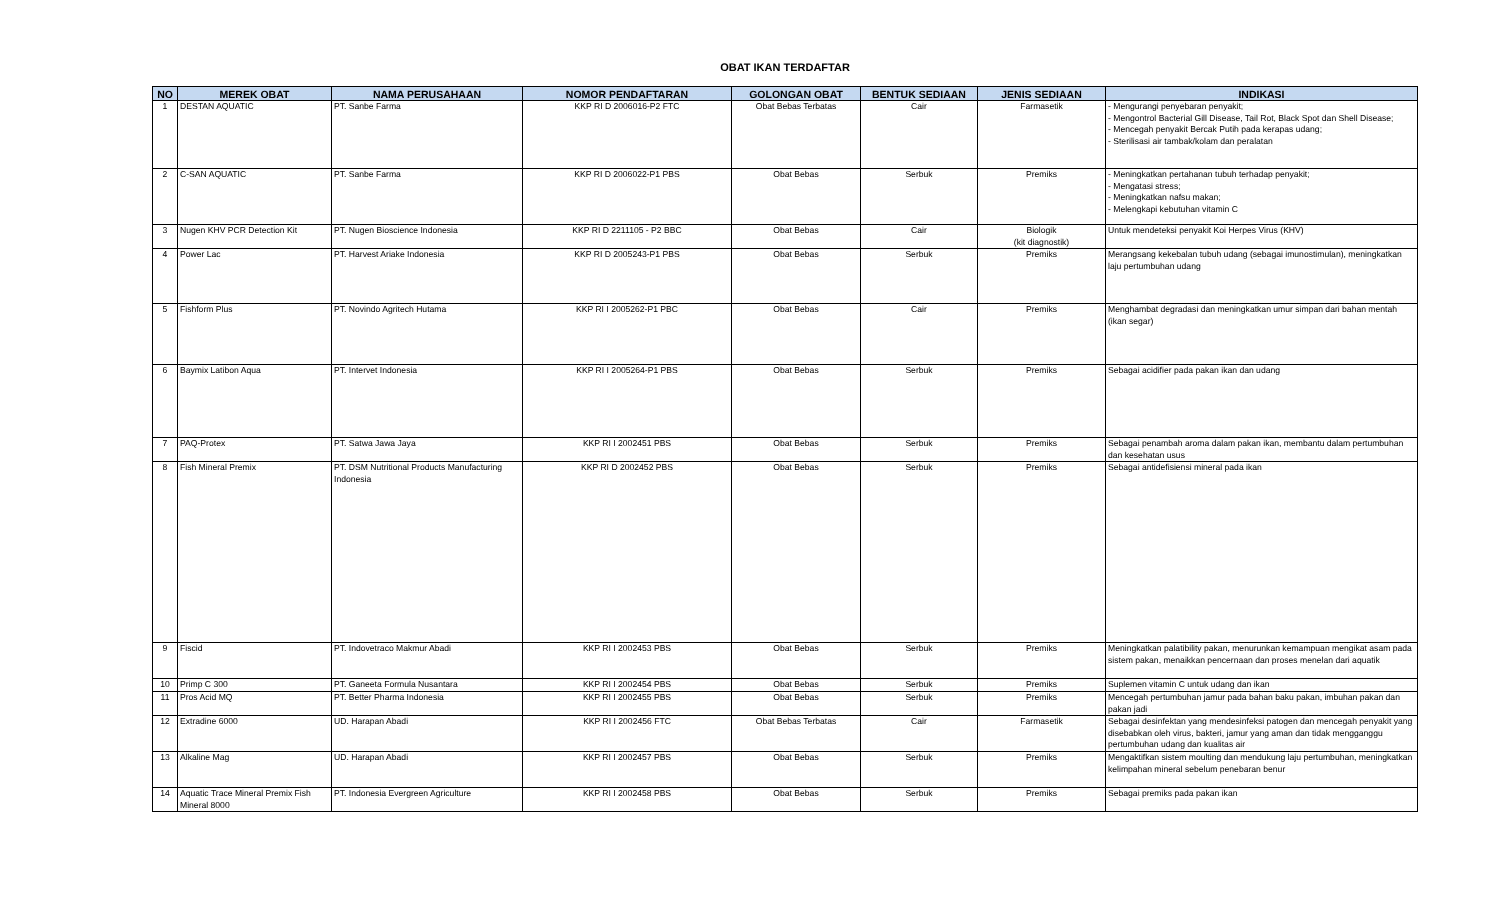OBAT IKAN TERDAFTAR
| NO | MEREK OBAT | NAMA PERUSAHAAN | NOMOR PENDAFTARAN | GOLONGAN OBAT | BENTUK SEDIAAN | JENIS SEDIAAN | INDIKASI |
| --- | --- | --- | --- | --- | --- | --- | --- |
| 1 | DESTAN AQUATIC | PT. Sanbe Farma | KKP RI D 2006016-P2 FTC | Obat Bebas Terbatas | Cair | Farmasetik | - Mengurangi penyebaran penyakit; - Mengontrol Bacterial Gill Disease, Tail Rot, Black Spot dan Shell Disease; - Mencegah penyakit Bercak Putih pada kerapas udang; - Sterilisasi air tambak/kolam dan peralatan |
| 2 | C-SAN AQUATIC | PT. Sanbe Farma | KKP RI D 2006022-P1 PBS | Obat Bebas | Serbuk | Premiks | - Meningkatkan pertahanan tubuh terhadap penyakit; - Mengatasi stress; - Meningkatkan nafsu makan; - Melengkapi kebutuhan vitamin C |
| 3 | Nugen KHV PCR Detection Kit | PT. Nugen Bioscience Indonesia | KKP RI D 2211105 - P2 BBC | Obat Bebas | Cair | Biologik (kit diagnostik) | Untuk mendeteksi penyakit Koi Herpes Virus (KHV) |
| 4 | Power Lac | PT. Harvest Ariake Indonesia | KKP RI D 2005243-P1 PBS | Obat Bebas | Serbuk | Premiks | Merangsang kekebalan tubuh udang (sebagai imunostimulan), meningkatkan laju pertumbuhan udang |
| 5 | Fishform Plus | PT. Novindo Agritech Hutama | KKP RI I 2005262-P1 PBC | Obat Bebas | Cair | Premiks | Menghambat degradasi dan meningkatkan umur simpan dari bahan mentah (ikan segar) |
| 6 | Baymix Latibon Aqua | PT. Intervet Indonesia | KKP RI I 2005264-P1 PBS | Obat Bebas | Serbuk | Premiks | Sebagai acidifier pada pakan ikan dan udang |
| 7 | PAQ-Protex | PT. Satwa Jawa Jaya | KKP RI I 2002451 PBS | Obat Bebas | Serbuk | Premiks | Sebagai penambah aroma dalam pakan ikan, membantu dalam pertumbuhan dan kesehatan usus |
| 8 | Fish Mineral Premix | PT. DSM Nutritional Products Manufacturing Indonesia | KKP RI D 2002452 PBS | Obat Bebas | Serbuk | Premiks | Sebagai antidefisiensi mineral pada ikan |
| 9 | Fiscid | PT. Indovetraco Makmur Abadi | KKP RI I 2002453 PBS | Obat Bebas | Serbuk | Premiks | Meningkatkan palatibility pakan, menurunkan kemampuan mengikat asam pada sistem pakan, menaikkan pencernaan dan proses menelan dari aquatik |
| 10 | Primp C 300 | PT. Ganeeta Formula Nusantara | KKP RI I 2002454 PBS | Obat Bebas | Serbuk | Premiks | Suplemen vitamin C untuk udang dan ikan |
| 11 | Pros Acid MQ | PT. Better Pharma Indonesia | KKP RI I 2002455 PBS | Obat Bebas | Serbuk | Premiks | Mencegah pertumbuhan jamur pada bahan baku pakan, imbuhan pakan dan pakan jadi |
| 12 | Extradine 6000 | UD. Harapan Abadi | KKP RI I 2002456 FTC | Obat Bebas Terbatas | Cair | Farmasetik | Sebagai desinfektan yang mendesinfeksi patogen dan mencegah penyakit yang disebabkan oleh virus, bakteri, jamur yang aman dan tidak mengganggu pertumbuhan udang dan kualitas air |
| 13 | Alkaline Mag | UD. Harapan Abadi | KKP RI I 2002457 PBS | Obat Bebas | Serbuk | Premiks | Mengaktifkan sistem moulting dan mendukung laju pertumbuhan, meningkatkan kelimpahan mineral sebelum penebaran benur |
| 14 | Aquatic Trace Mineral Premix Fish Mineral 8000 | PT. Indonesia Evergreen Agriculture | KKP RI I 2002458 PBS | Obat Bebas | Serbuk | Premiks | Sebagai premiks pada pakan ikan |